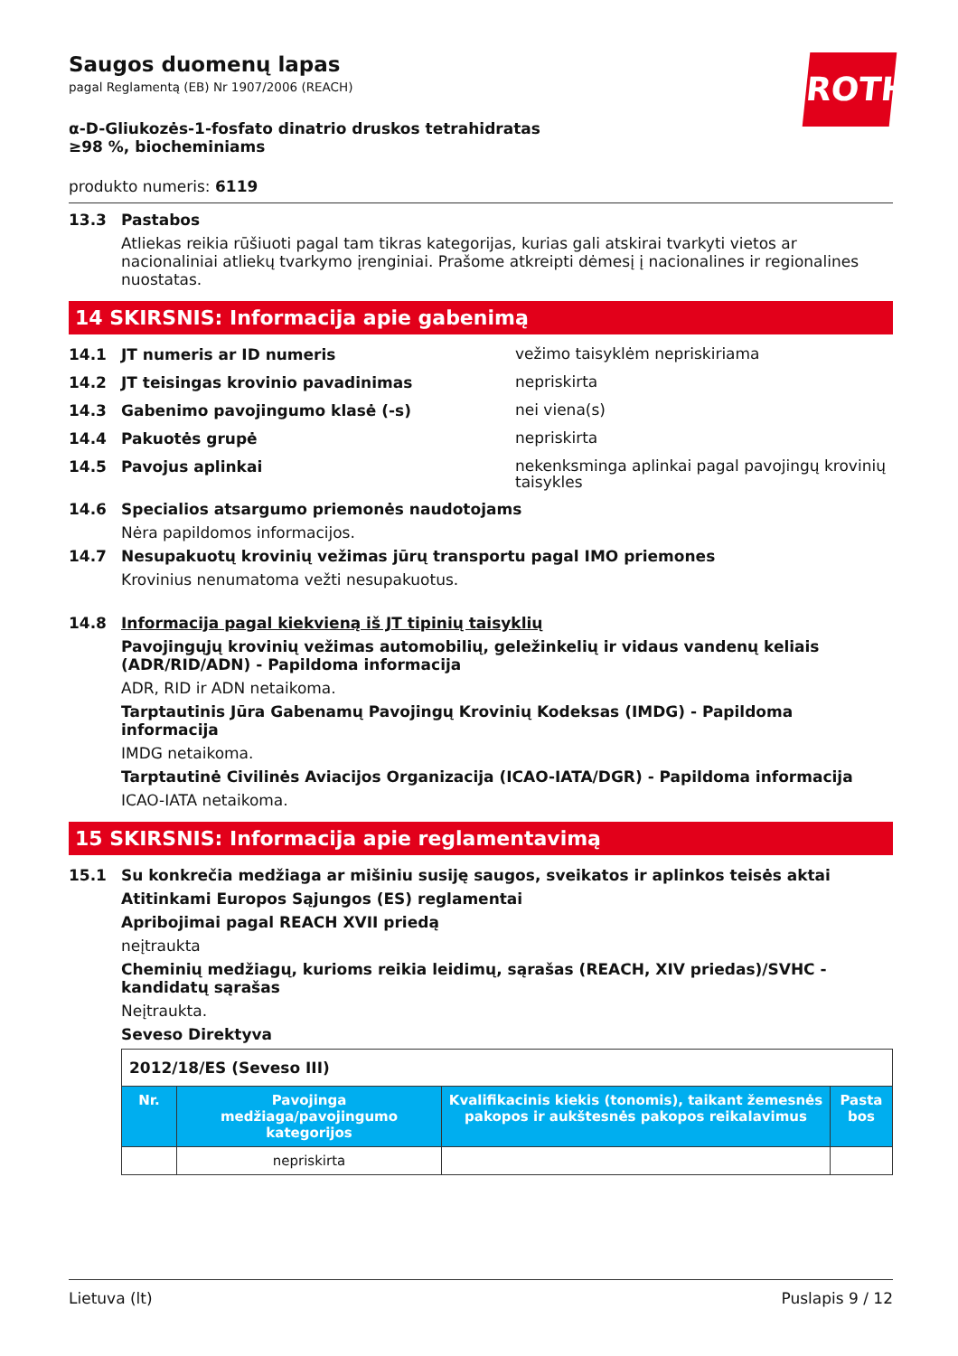ROTH
Saugos duomenų lapas
pagal Reglamentą (EB) Nr 1907/2006 (REACH)
α-D-Gliukozės-1-fosfato dinatrio druskos tetrahidratas ≥98 %, biocheminiams
produkto numeris: 6119
13.3 Pastabos
Atliekas reikia rūšiuoti pagal tam tikras kategorijas, kurias gali atskirai tvarkyti vietos ar nacionaliniai atliekų tvarkymo įrenginiai. Prašome atkreipti dėmesį į nacionalines ir regionalines nuostatas.
14 SKIRSNIS: Informacija apie gabenimą
14.1 JT numeris ar ID numeris
vežimo taisyklėm nepriskiriama
14.2 JT teisingas krovinio pavadinimas
nepriskirta
14.3 Gabenimo pavojingumo klasė (-s)
nei viena(s)
14.4 Pakuotės grupė
nepriskirta
14.5 Pavojus aplinkai
nekenksminga aplinkai pagal pavojingų krovinių taisykles
14.6 Specialios atsargumo priemonės naudotojams
Nėra papildomos informacijos.
14.7 Nesupakuotų krovinių vežimas jūrų transportu pagal IMO priemones
Krovinius nenumatoma vežti nesupakuotus.
14.8 Informacija pagal kiekvieną iš JT tipinių taisyklių
Pavojingųjų krovinių vežimas automobilių, geležinkelių ir vidaus vandenų keliais (ADR/RID/ADN) - Papildoma informacija
ADR, RID ir ADN netaikoma.
Tarptautinis Jūra Gabenamų Pavojingų Krovinių Kodeksas (IMDG) - Papildoma informacija
IMDG netaikoma.
Tarptautinė Civilinės Aviacijos Organizacija (ICAO-IATA/DGR) - Papildoma informacija
ICAO-IATA netaikoma.
15 SKIRSNIS: Informacija apie reglamentavimą
15.1 Su konkrečia medžiaga ar mišiniu susiję saugos, sveikatos ir aplinkos teisės aktai
Atitinkami Europos Sąjungos (ES) reglamentai
Apribojimai pagal REACH XVII priedą
neįtraukta
Cheminių medžiagų, kurioms reikia leidimų, sąrašas (REACH, XIV priedas)/SVHC - kandidatų sąrašas
Neįtraukta.
Seveso Direktyva
| 2012/18/ES (Seveso III) | | | |
| Nr. | Pavojinga medžiaga/pavojingumo kategorijos | Kvalifikacinis kiekis (tonomis), taikant žemesnės pakopos ir aukštesnės pakopos reikalavimus | Pasta bos |
| | nepriskirta | | |
Lietuva (lt) Puslapis 9 / 12